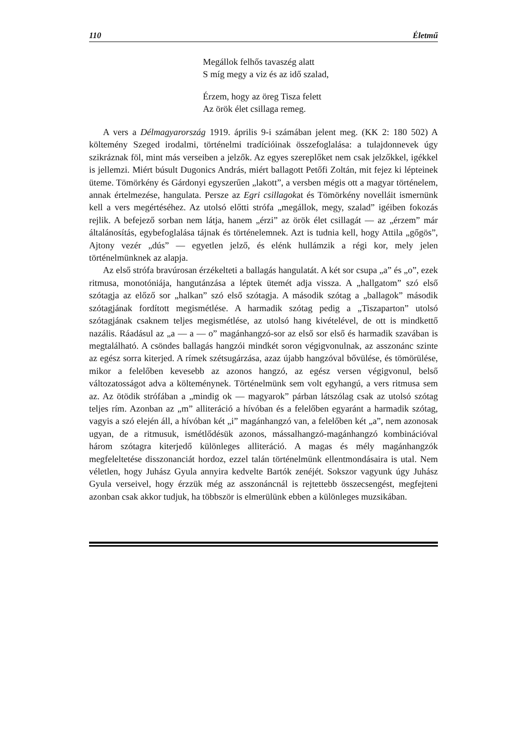110 Életmű
Megállok felhős tavaszég alatt
S míg megy a viz és az idő szalad,
Érzem, hogy az öreg Tisza felett
Az örök élet csillaga remeg.
A vers a Délmagyarország 1919. április 9-i számában jelent meg. (KK 2: 180 502) A költemény Szeged irodalmi, történelmi tradícióinak összefoglalása: a tulajdonnevek úgy szikráznak föl, mint más verseiben a jelzők. Az egyes szereplőket nem csak jelzőkkel, igékkel is jellemzi. Miért búsult Dugonics András, miért ballagott Petőfi Zoltán, mit fejez ki lépteinek üteme. Tömörkény és Gárdonyi egyszerűen „lakott”, a versben mégis ott a magyar történelem, annak értelmezése, hangulata. Persze az Egri csillagokat és Tömörkény novelláit ismernünk kell a vers megértéséhez. Az utolsó előtti strófa „megállok, megy, szalad” igéiben fokozás rejlik. A befejező sorban nem látja, hanem „érzi” az örök élet csillagát — az „érzem” már általánosítás, egybefoglalása tájnak és történelemnek. Azt is tudnia kell, hogy Attila „gőgös”, Ajtony vezér „dús” — egyetlen jelző, és elénk hullámzik a régi kor, mely jelen történelmünknek az alapja.
Az első strófa bravúrosan érzékelteti a ballagás hangulatát. A két sor csupa „a” és „o”, ezek ritmusa, monotóniája, hangutánzása a léptek ütemét adja vissza. A „hallgatom” szó első szótagja az előző sor „halkan” szó első szótagja. A második szótag a „ballagok” második szótagjának fordított megismétlése. A harmadik szótag pedig a „Tiszaparton” utolsó szótagjának csaknem teljes megismétlése, az utolsó hang kivételével, de ott is mindkettő nazális. Ráadásul az „a — a — o” magánhangzó-sor az első sor első és harmadik szavában is megtalálható. A csöndes ballagás hangzói mindkét soron végigvonulnak, az asszonánc szinte az egész sorra kiterjed. A rímek szétsugárzása, azaz újabb hangzóval bővülése, és tömörülése, mikor a felelőben kevesebb az azonos hangzó, az egész versen végigvonul, belső változatosságot adva a költeménynek. Történelmünk sem volt egyhangú, a vers ritmusa sem az. Az ötödik strófában a „mindig ok — magyarok” párban látszólag csak az utolsó szótag teljes rím. Azonban az „m” alliteráció a hívóban és a felelőben egyaránt a harmadik szótag, vagyis a szó elején áll, a hívóban két „i” magánhangzó van, a felelőben két „a”, nem azonosak ugyan, de a ritmusuk, ismétlődésük azonos, mássalhangzó-magánhangzó kombinációval három szótagra kiterjedő különleges alliteráció. A magas és mély magánhangzók megfeleltetése disszonanciát hordoz, ezzel talán történelmünk ellentmondásaira is utal. Nem véletlen, hogy Juhász Gyula annyira kedvelte Bartók zenéjét. Sokszor vagyunk úgy Juhász Gyula verseivel, hogy érzzük még az asszonáncnál is rejtettebb összecsengést, megfejteni azonban csak akkor tudjuk, ha többször is elmerülünk ebben a különleges muzsikában.